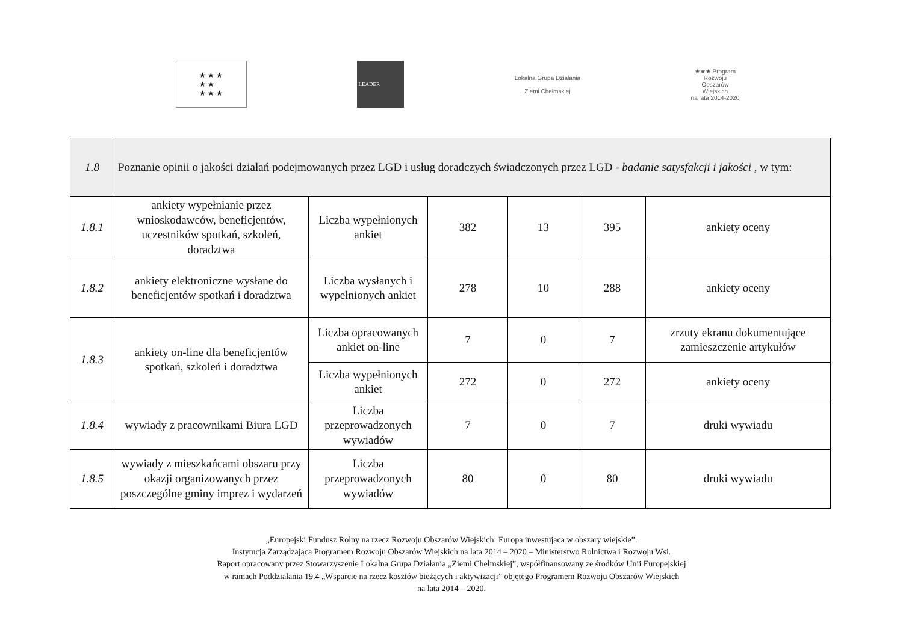★ ★ ★
★ ★
★ ★ ★
LEADER
Lokalna Grupa Działania
Ziemi Chełmskiej
★★★ Program
Rozwoju
Obszarów
Wiejskich
na lata 2014-2020
| 1.8 | Poznanie opinii o jakości działań podejmowanych przez LGD i usług doradczych świadczonych przez LGD - badanie satysfakcji i jakości , w tym: | | | | | |
| 1.8.1 | ankiety wypełnianie przez wnioskodawców, beneficjentów, uczestników spotkań, szkoleń, doradztwa | Liczba wypełnionych ankiet | 382 | 13 | 395 | ankiety oceny |
| 1.8.2 | ankiety elektroniczne wysłane do beneficjentów spotkań i doradztwa | Liczba wysłanych i wypełnionych ankiet | 278 | 10 | 288 | ankiety oceny |
| 1.8.3 | ankiety on-line dla beneficjentów spotkań, szkoleń i doradztwa | Liczba opracowanych ankiet on-line | 7 | 0 | 7 | zrzuty ekranu dokumentujące zamieszczenie artykułów |
| | | Liczba wypełnionych ankiet | 272 | 0 | 272 | ankiety oceny |
| 1.8.4 | wywiady z pracownikami Biura LGD | Liczba przeprowadzonych wywiadów | 7 | 0 | 7 | druki wywiadu |
| 1.8.5 | wywiady z mieszkańcami obszaru przy okazji organizowanych przez poszczególne gminy imprez i wydarzeń | Liczba przeprowadzonych wywiadów | 80 | 0 | 80 | druki wywiadu |
„Europejski Fundusz Rolny na rzecz Rozwoju Obszarów Wiejskich: Europa inwestująca w obszary wiejskie”.
Instytucja Zarządzająca Programem Rozwoju Obszarów Wiejskich na lata 2014 – 2020 – Ministerstwo Rolnictwa i Rozwoju Wsi.
Raport opracowany przez Stowarzyszenie Lokalna Grupa Działania „Ziemi Chełmskiej”, współfinansowany ze środków Unii Europejskiej
w ramach Poddziałania 19.4 „Wsparcie na rzecz kosztów bieżących i aktywizacji” objętego Programem Rozwoju Obszarów Wiejskich
na lata 2014 – 2020.